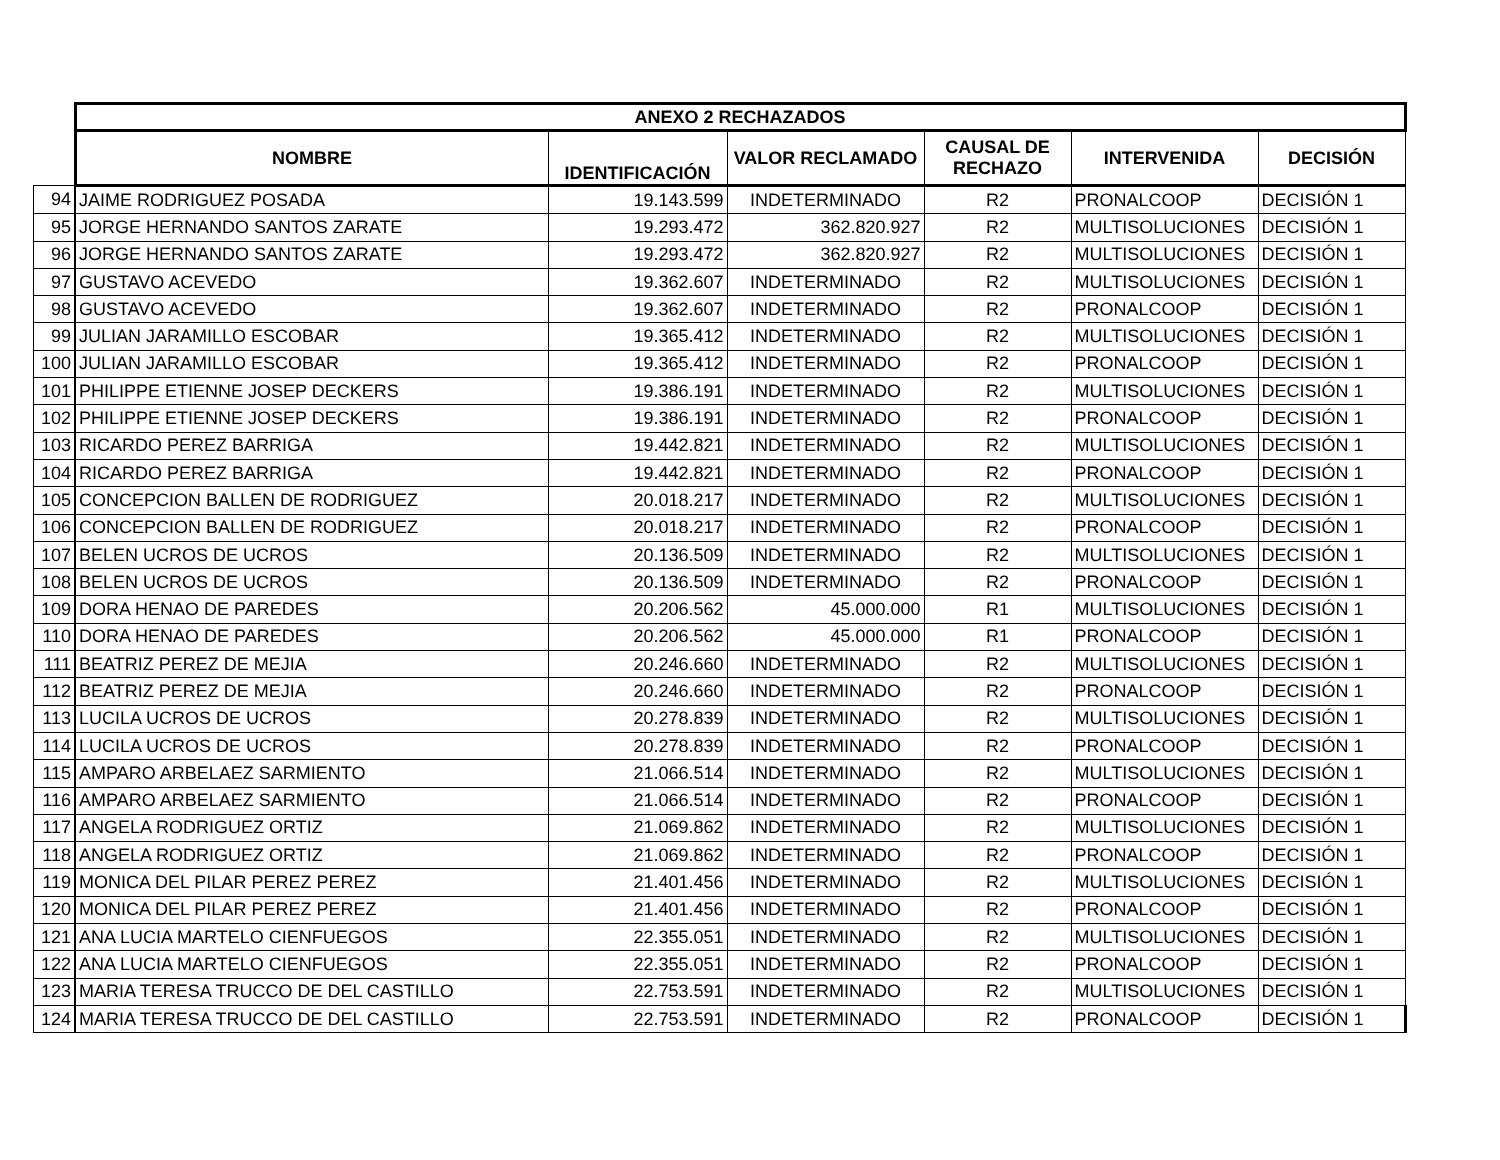| | ANEXO 2 RECHAZADOS | | | | | |
| | NOMBRE | IDENTIFICACIÓN | VALOR RECLAMADO | CAUSAL DE RECHAZO | INTERVENIDA | DECISIÓN |
| 94 | JAIME RODRIGUEZ POSADA | 19.143.599 | INDETERMINADO | R2 | PRONALCOOP | DECISIÓN 1 |
| 95 | JORGE HERNANDO SANTOS ZARATE | 19.293.472 | 362.820.927 | R2 | MULTISOLUCIONES | DECISIÓN 1 |
| 96 | JORGE HERNANDO SANTOS ZARATE | 19.293.472 | 362.820.927 | R2 | MULTISOLUCIONES | DECISIÓN 1 |
| 97 | GUSTAVO ACEVEDO | 19.362.607 | INDETERMINADO | R2 | MULTISOLUCIONES | DECISIÓN 1 |
| 98 | GUSTAVO ACEVEDO | 19.362.607 | INDETERMINADO | R2 | PRONALCOOP | DECISIÓN 1 |
| 99 | JULIAN JARAMILLO ESCOBAR | 19.365.412 | INDETERMINADO | R2 | MULTISOLUCIONES | DECISIÓN 1 |
| 100 | JULIAN JARAMILLO ESCOBAR | 19.365.412 | INDETERMINADO | R2 | PRONALCOOP | DECISIÓN 1 |
| 101 | PHILIPPE ETIENNE JOSEP DECKERS | 19.386.191 | INDETERMINADO | R2 | MULTISOLUCIONES | DECISIÓN 1 |
| 102 | PHILIPPE ETIENNE JOSEP DECKERS | 19.386.191 | INDETERMINADO | R2 | PRONALCOOP | DECISIÓN 1 |
| 103 | RICARDO PEREZ BARRIGA | 19.442.821 | INDETERMINADO | R2 | MULTISOLUCIONES | DECISIÓN 1 |
| 104 | RICARDO PEREZ BARRIGA | 19.442.821 | INDETERMINADO | R2 | PRONALCOOP | DECISIÓN 1 |
| 105 | CONCEPCION BALLEN DE RODRIGUEZ | 20.018.217 | INDETERMINADO | R2 | MULTISOLUCIONES | DECISIÓN 1 |
| 106 | CONCEPCION BALLEN DE RODRIGUEZ | 20.018.217 | INDETERMINADO | R2 | PRONALCOOP | DECISIÓN 1 |
| 107 | BELEN UCROS DE UCROS | 20.136.509 | INDETERMINADO | R2 | MULTISOLUCIONES | DECISIÓN 1 |
| 108 | BELEN UCROS DE UCROS | 20.136.509 | INDETERMINADO | R2 | PRONALCOOP | DECISIÓN 1 |
| 109 | DORA HENAO DE PAREDES | 20.206.562 | 45.000.000 | R1 | MULTISOLUCIONES | DECISIÓN 1 |
| 110 | DORA HENAO DE PAREDES | 20.206.562 | 45.000.000 | R1 | PRONALCOOP | DECISIÓN 1 |
| 111 | BEATRIZ PEREZ DE MEJIA | 20.246.660 | INDETERMINADO | R2 | MULTISOLUCIONES | DECISIÓN 1 |
| 112 | BEATRIZ PEREZ DE MEJIA | 20.246.660 | INDETERMINADO | R2 | PRONALCOOP | DECISIÓN 1 |
| 113 | LUCILA UCROS DE UCROS | 20.278.839 | INDETERMINADO | R2 | MULTISOLUCIONES | DECISIÓN 1 |
| 114 | LUCILA UCROS DE UCROS | 20.278.839 | INDETERMINADO | R2 | PRONALCOOP | DECISIÓN 1 |
| 115 | AMPARO ARBELAEZ SARMIENTO | 21.066.514 | INDETERMINADO | R2 | MULTISOLUCIONES | DECISIÓN 1 |
| 116 | AMPARO ARBELAEZ SARMIENTO | 21.066.514 | INDETERMINADO | R2 | PRONALCOOP | DECISIÓN 1 |
| 117 | ANGELA RODRIGUEZ ORTIZ | 21.069.862 | INDETERMINADO | R2 | MULTISOLUCIONES | DECISIÓN 1 |
| 118 | ANGELA RODRIGUEZ ORTIZ | 21.069.862 | INDETERMINADO | R2 | PRONALCOOP | DECISIÓN 1 |
| 119 | MONICA DEL PILAR PEREZ PEREZ | 21.401.456 | INDETERMINADO | R2 | MULTISOLUCIONES | DECISIÓN 1 |
| 120 | MONICA DEL PILAR PEREZ PEREZ | 21.401.456 | INDETERMINADO | R2 | PRONALCOOP | DECISIÓN 1 |
| 121 | ANA LUCIA MARTELO CIENFUEGOS | 22.355.051 | INDETERMINADO | R2 | MULTISOLUCIONES | DECISIÓN 1 |
| 122 | ANA LUCIA MARTELO CIENFUEGOS | 22.355.051 | INDETERMINADO | R2 | PRONALCOOP | DECISIÓN 1 |
| 123 | MARIA TERESA TRUCCO DE DEL CASTILLO | 22.753.591 | INDETERMINADO | R2 | MULTISOLUCIONES | DECISIÓN 1 |
| 124 | MARIA TERESA TRUCCO DE DEL CASTILLO | 22.753.591 | INDETERMINADO | R2 | PRONALCOOP | DECISIÓN 1 |